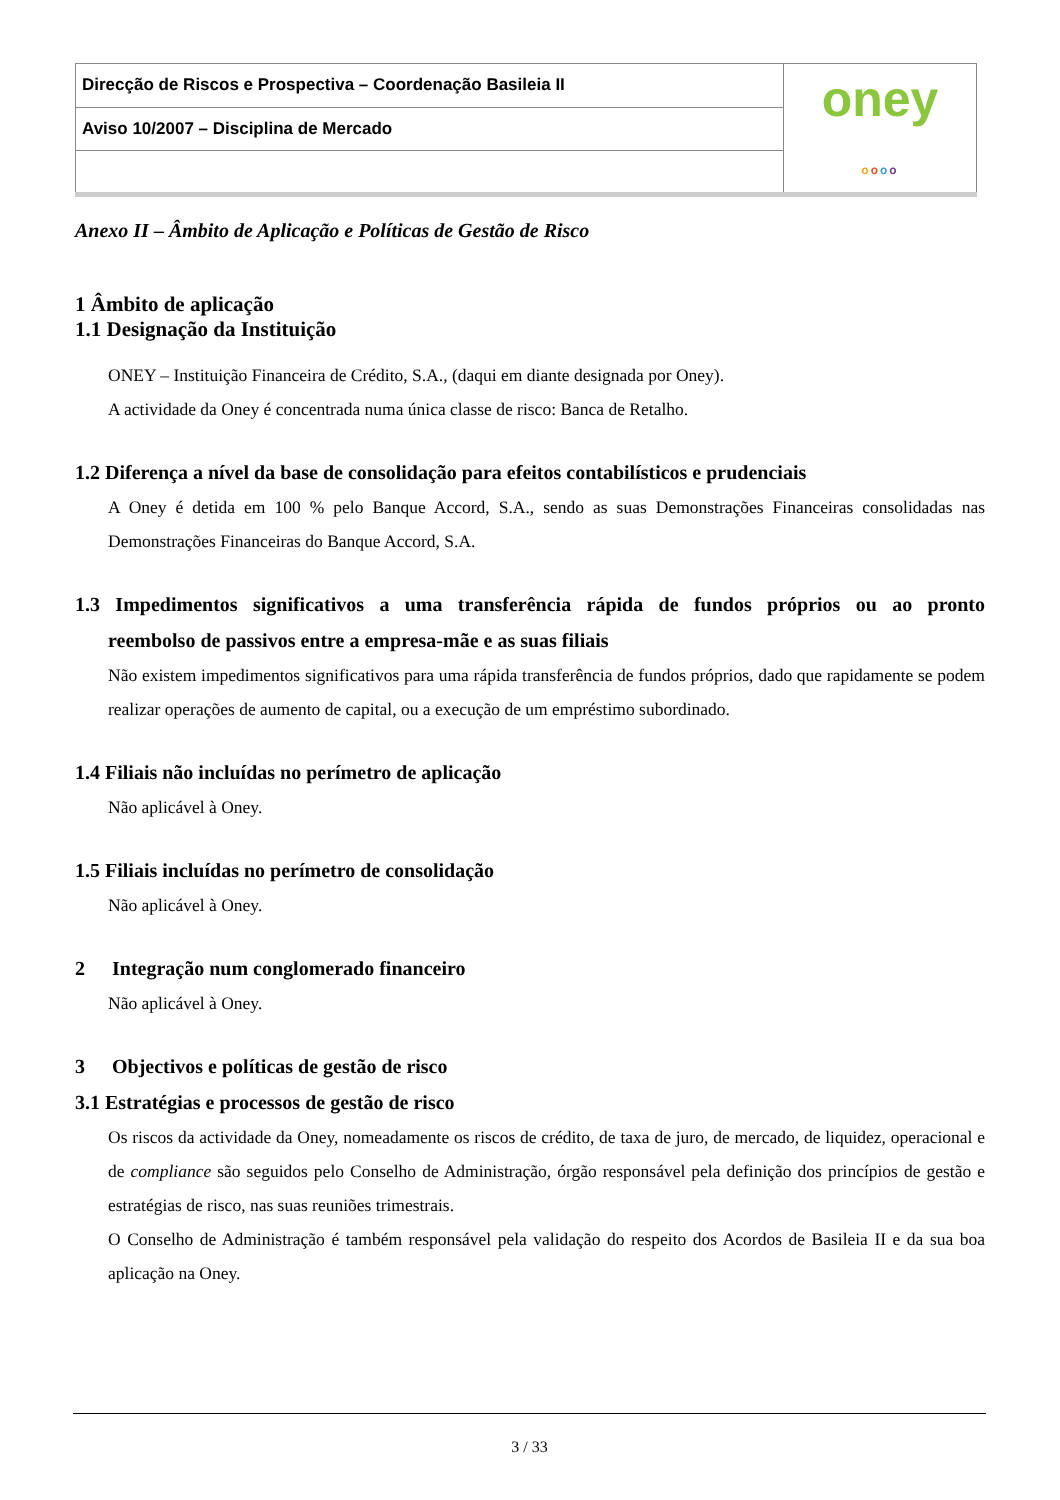| Direcção de Riscos e Prospectiva – Coordenação Basileia II | oney o o o o |
| Aviso 10/2007 – Disciplina de Mercado | |
Anexo II – Âmbito de Aplicação e Políticas de Gestão de Risco
1 Âmbito de aplicação
1.1 Designação da Instituição
ONEY – Instituição Financeira de Crédito, S.A., (daqui em diante designada por Oney).
A actividade da Oney é concentrada numa única classe de risco: Banca de Retalho.
1.2 Diferença a nível da base de consolidação para efeitos contabilísticos e prudenciais
A Oney é detida em 100 % pelo Banque Accord, S.A., sendo as suas Demonstrações Financeiras consolidadas nas Demonstrações Financeiras do Banque Accord, S.A.
1.3 Impedimentos significativos a uma transferência rápida de fundos próprios ou ao pronto reembolso de passivos entre a empresa-mãe e as suas filiais
Não existem impedimentos significativos para uma rápida transferência de fundos próprios, dado que rapidamente se podem realizar operações de aumento de capital, ou a execução de um empréstimo subordinado.
1.4 Filiais não incluídas no perímetro de aplicação
Não aplicável à Oney.
1.5 Filiais incluídas no perímetro de consolidação
Não aplicável à Oney.
2 Integração num conglomerado financeiro
Não aplicável à Oney.
3 Objectivos e políticas de gestão de risco
3.1 Estratégias e processos de gestão de risco
Os riscos da actividade da Oney, nomeadamente os riscos de crédito, de taxa de juro, de mercado, de liquidez, operacional e de compliance são seguidos pelo Conselho de Administração, órgão responsável pela definição dos princípios de gestão e estratégias de risco, nas suas reuniões trimestrais.
O Conselho de Administração é também responsável pela validação do respeito dos Acordos de Basileia II e da sua boa aplicação na Oney.
3 / 33